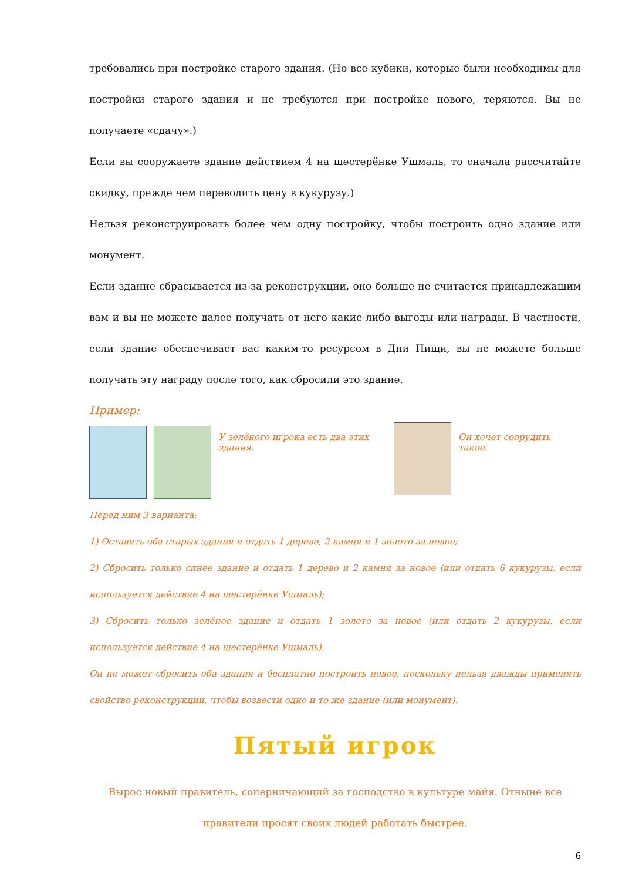требовались при постройке старого здания. (Но все кубики, которые были необходимы для постройки старого здания и не требуются при постройке нового, теряются. Вы не получаете «сдачу».)
Если вы сооружаете здание действием 4 на шестерёнке Ушмаль, то сначала рассчитайте скидку, прежде чем переводить цену в кукурузу.)
Нельзя реконструировать более чем одну постройку, чтобы построить одно здание или монумент.
Если здание сбрасывается из-за реконструкции, оно больше не считается принадлежащим вам и вы не можете далее получать от него какие-либо выгоды или награды. В частности, если здание обеспечивает вас каким-то ресурсом в Дни Пищи, вы не можете больше получать эту награду после того, как сбросили это здание.
Пример:
У зелёного игрока есть два этих здания.
Он хочет соорудить такое.
Перед ним 3 варианта:
1) Оставить оба старых здания и отдать 1 дерево, 2 камня и 1 золото за новое;
2) Сбросить только синее здание и отдать 1 дерево и 2 камня за новое (или отдать 6 кукурузы, если используется действие 4 на шестерёнке Ушмаль);
3) Сбросить только зелёное здание и отдать 1 золото за новое (или отдать 2 кукурузы, если используется действие 4 на шестерёнке Ушмаль).
Он не может сбросить оба здания и бесплатно построить новое, поскольку нельзя дважды применять свойство реконструкции, чтобы возвести одно и то же здание (или монумент).
Пятый игрок
Вырос новый правитель, соперничающий за господство в культуре майя. Отныне все правители просят своих людей работать быстрее.
6